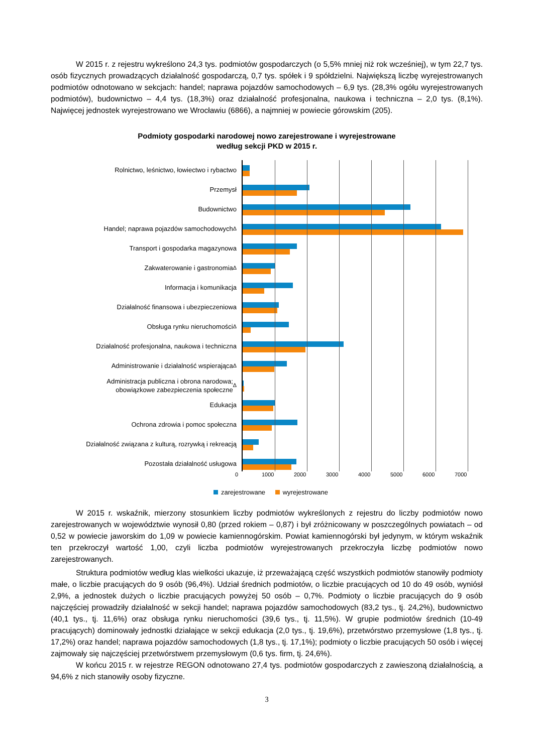W 2015 r. z rejestru wykreślono 24,3 tys. podmiotów gospodarczych (o 5,5% mniej niż rok wcześniej), w tym 22,7 tys. osób fizycznych prowadzących działalność gospodarczą, 0,7 tys. spółek i 9 spółdzielni. Największą liczbę wyrejestrowanych podmiotów odnotowano w sekcjach: handel; naprawa pojazdów samochodowych – 6,9 tys. (28,3% ogółu wyrejestrowanych podmiotów), budownictwo – 4,4 tys. (18,3%) oraz działalność profesjonalna, naukowa i techniczna – 2,0 tys. (8,1%). Najwięcej jednostek wyrejestrowano we Wrocławiu (6866), a najmniej w powiecie górowskim (205).
Podmioty gospodarki narodowej nowo zarejestrowane i wyrejestrowane
według sekcji PKD w 2015 r.
Rolnictwo, leśnictwo, łowiectwo i rybactwo
Przemysł
Budownictwo
Handel; naprawa pojazdów samochodowych<sup>Δ</sup>
Transport i gospodarka magazynowa
Zakwaterowanie i gastronomia<sup>Δ</sup>
Informacja i komunikacja
Działalność finansowa i ubezpieczeniowa
Obsługa rynku nieruchomości<sup>Δ</sup>
Działalność profesjonalna, naukowa i techniczna
Administrowanie i działalność wspierająca<sup>Δ</sup>
Administracja publiczna i obrona narodowa;
obowiązkowe zabezpieczenia społeczne<sup>Δ</sup>
Edukacja
Ochrona zdrowia i pomoc społeczna
Działalność związana z kulturą, rozrywką i rekreacją
Pozostała działalność usługowa
0 1000 2000 3000 4000 5000 6000 7000
zarejestrowane wyrejestrowane
W 2015 r. wskaźnik, mierzony stosunkiem liczby podmiotów wykreślonych z rejestru do liczby podmiotów nowo zarejestrowanych w województwie wynosił 0,80 (przed rokiem – 0,87) i był zróżnicowany w poszczególnych powiatach – od 0,52 w powiecie jaworskim do 1,09 w powiecie kamiennogórskim. Powiat kamiennogórski był jedynym, w którym wskaźnik ten przekroczył wartość 1,00, czyli liczba podmiotów wyrejestrowanych przekroczyła liczbę podmiotów nowo zarejestrowanych.
Struktura podmiotów według klas wielkości ukazuje, iż przeważającą część wszystkich podmiotów stanowiły podmioty małe, o liczbie pracujących do 9 osób (96,4%). Udział średnich podmiotów, o liczbie pracujących od 10 do 49 osób, wyniósł 2,9%, a jednostek dużych o liczbie pracujących powyżej 50 osób – 0,7%. Podmioty o liczbie pracujących do 9 osób najczęściej prowadziły działalność w sekcji handel; naprawa pojazdów samochodowych (83,2 tys., tj. 24,2%), budownictwo (40,1 tys., tj. 11,6%) oraz obsługa rynku nieruchomości (39,6 tys., tj. 11,5%). W grupie podmiotów średnich (10-49 pracujących) dominowały jednostki działające w sekcji edukacja (2,0 tys., tj. 19,6%), przetwórstwo przemysłowe (1,8 tys., tj. 17,2%) oraz handel; naprawa pojazdów samochodowych (1,8 tys., tj. 17,1%); podmioty o liczbie pracujących 50 osób i więcej zajmowały się najczęściej przetwórstwem przemysłowym (0,6 tys. firm, tj. 24,6%).
W końcu 2015 r. w rejestrze REGON odnotowano 27,4 tys. podmiotów gospodarczych z zawieszoną działalnością, a 94,6% z nich stanowiły osoby fizyczne.
3